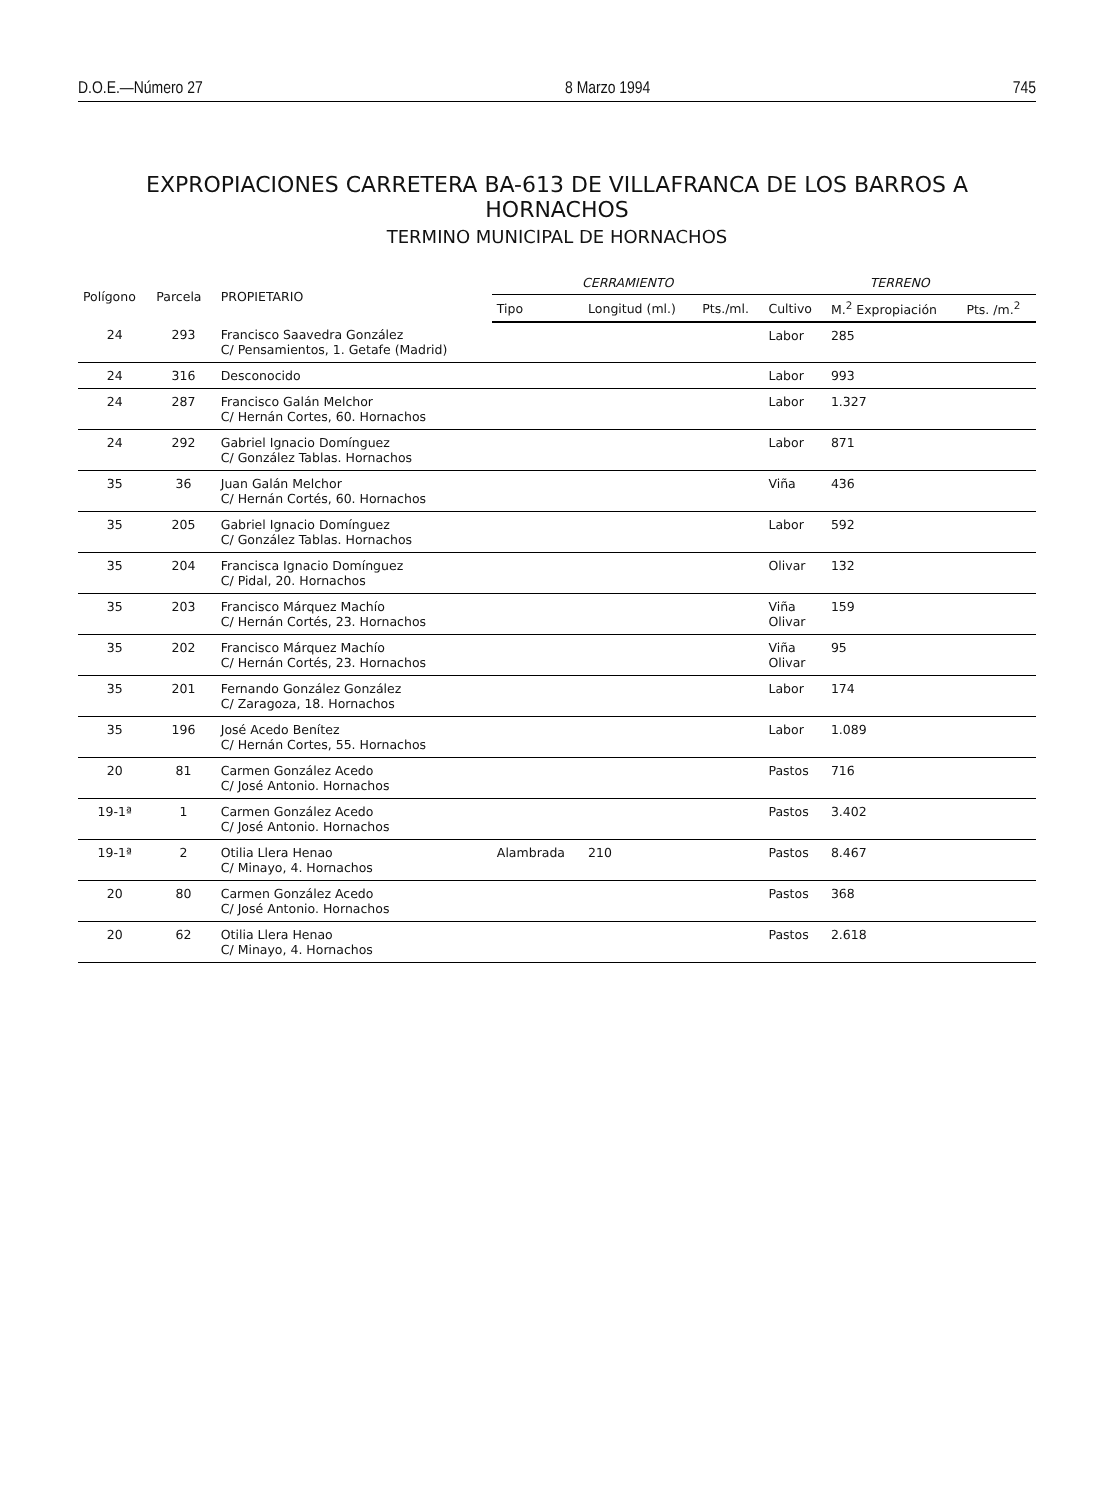D.O.E.—Número 27 8 Marzo 1994 745
EXPROPIACIONES CARRETERA BA-613 DE VILLAFRANCA DE LOS BARROS A HORNACHOS
TERMINO MUNICIPAL DE HORNACHOS
| Polígono | Parcela | PROPIETARIO | CERRAMIENTO | | | TERRENO | | |
| --- | --- | --- | --- | --- | --- | --- | --- | --- |
| | | | Tipo | Longitud (ml.) | Pts./ml. | Cultivo | M.<sup>2</sup> Expropiación | Pts. /m.<sup>2</sup> |
| 24 | 293 | Francisco Saavedra González C/ Pensamientos, 1. Getafe (Madrid) | | | | Labor | 285 | |
| 24 | 316 | Desconocido | | | | Labor | 993 | |
| 24 | 287 | Francisco Galán Melchor C/ Hernán Cortes, 60. Hornachos | | | | Labor | 1.327 | |
| 24 | 292 | Gabriel Ignacio Domínguez C/ González Tablas. Hornachos | | | | Labor | 871 | |
| 35 | 36 | Juan Galán Melchor C/ Hernán Cortés, 60. Hornachos | | | | Viña | 436 | |
| 35 | 205 | Gabriel Ignacio Domínguez C/ González Tablas. Hornachos | | | | Labor | 592 | |
| 35 | 204 | Francisca Ignacio Domínguez C/ Pidal, 20. Hornachos | | | | Olivar | 132 | |
| 35 | 203 | Francisco Márquez Machío C/ Hernán Cortés, 23. Hornachos | | | | Viña Olivar | 159 | |
| 35 | 202 | Francisco Márquez Machío C/ Hernán Cortés, 23. Hornachos | | | | Viña Olivar | 95 | |
| 35 | 201 | Fernando González González C/ Zaragoza, 18. Hornachos | | | | Labor | 174 | |
| 35 | 196 | José Acedo Benítez C/ Hernán Cortes, 55. Hornachos | | | | Labor | 1.089 | |
| 20 | 81 | Carmen González Acedo C/ José Antonio. Hornachos | | | | Pastos | 716 | |
| 19-1ª | 1 | Carmen González Acedo C/ José Antonio. Hornachos | | | | Pastos | 3.402 | |
| 19-1ª | 2 | Otilia Llera Henao C/ Minayo, 4. Hornachos | Alambrada | 210 | | Pastos | 8.467 | |
| 20 | 80 | Carmen González Acedo C/ José Antonio. Hornachos | | | | Pastos | 368 | |
| 20 | 62 | Otilia Llera Henao C/ Minayo, 4. Hornachos | | | | Pastos | 2.618 | |